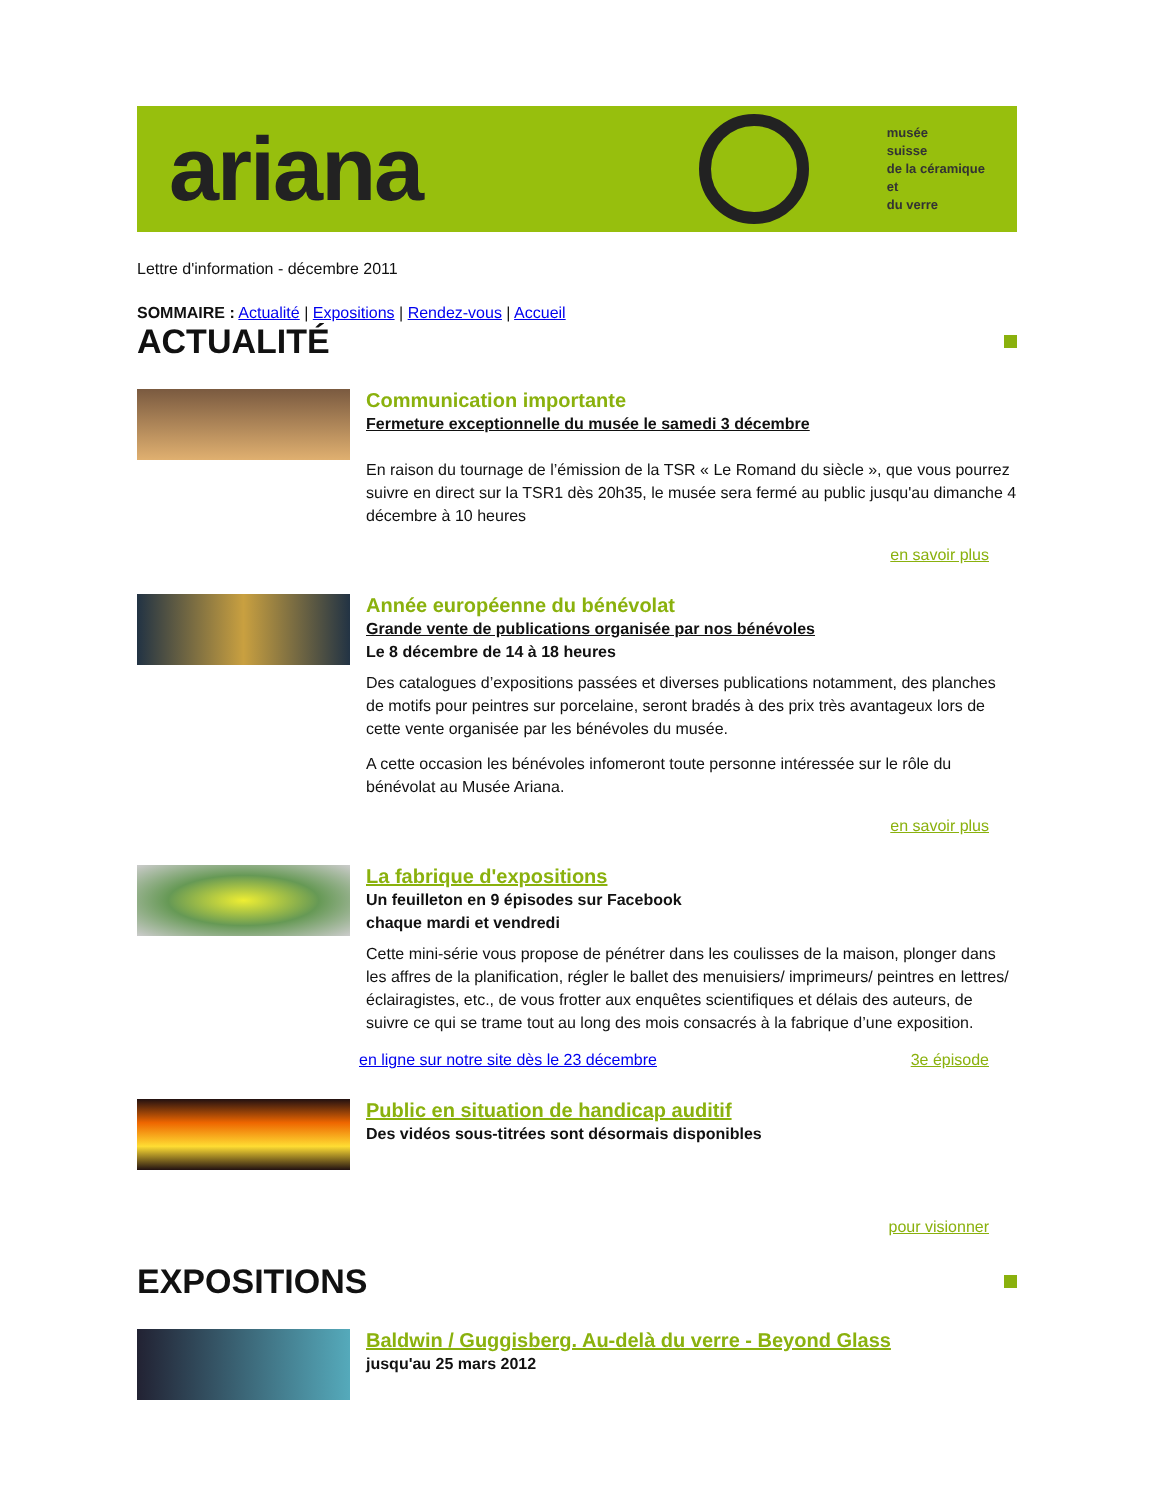ariana
musée
suisse
de la céramique
et
du verre
Lettre d'information - décembre 2011
SOMMAIRE : Actualité | Expositions | Rendez-vous | Accueil
ACTUALITÉ
Communication importante
Fermeture exceptionnelle du musée le samedi 3 décembre
En raison du tournage de l’émission de la TSR « Le Romand du siècle », que vous pourrez suivre en direct sur la TSR1 dès 20h35, le musée sera fermé au public jusqu'au dimanche 4 décembre à 10 heures
en savoir plus
Année européenne du bénévolat
Grande vente de publications organisée par nos bénévoles
Le 8 décembre de 14 à 18 heures
Des catalogues d’expositions passées et diverses publications notamment, des planches de motifs pour peintres sur porcelaine, seront bradés à des prix très avantageux lors de cette vente organisée par les bénévoles du musée.
A cette occasion les bénévoles infomeront toute personne intéressée sur le rôle du bénévolat au Musée Ariana.
en savoir plus
La fabrique d'expositions
Un feuilleton en 9 épisodes sur Facebook
chaque mardi et vendredi
Cette mini-série vous propose de pénétrer dans les coulisses de la maison, plonger dans les affres de la planification, régler le ballet des menuisiers/ imprimeurs/ peintres en lettres/ éclairagistes, etc., de vous frotter aux enquêtes scientifiques et délais des auteurs, de suivre ce qui se trame tout au long des mois consacrés à la fabrique d’une exposition.
en ligne sur notre site dès le 23 décembre 3e épisode
Public en situation de handicap auditif
Des vidéos sous-titrées sont désormais disponibles
pour visionner
EXPOSITIONS
Baldwin / Guggisberg. Au-delà du verre - Beyond Glass
jusqu'au 25 mars 2012